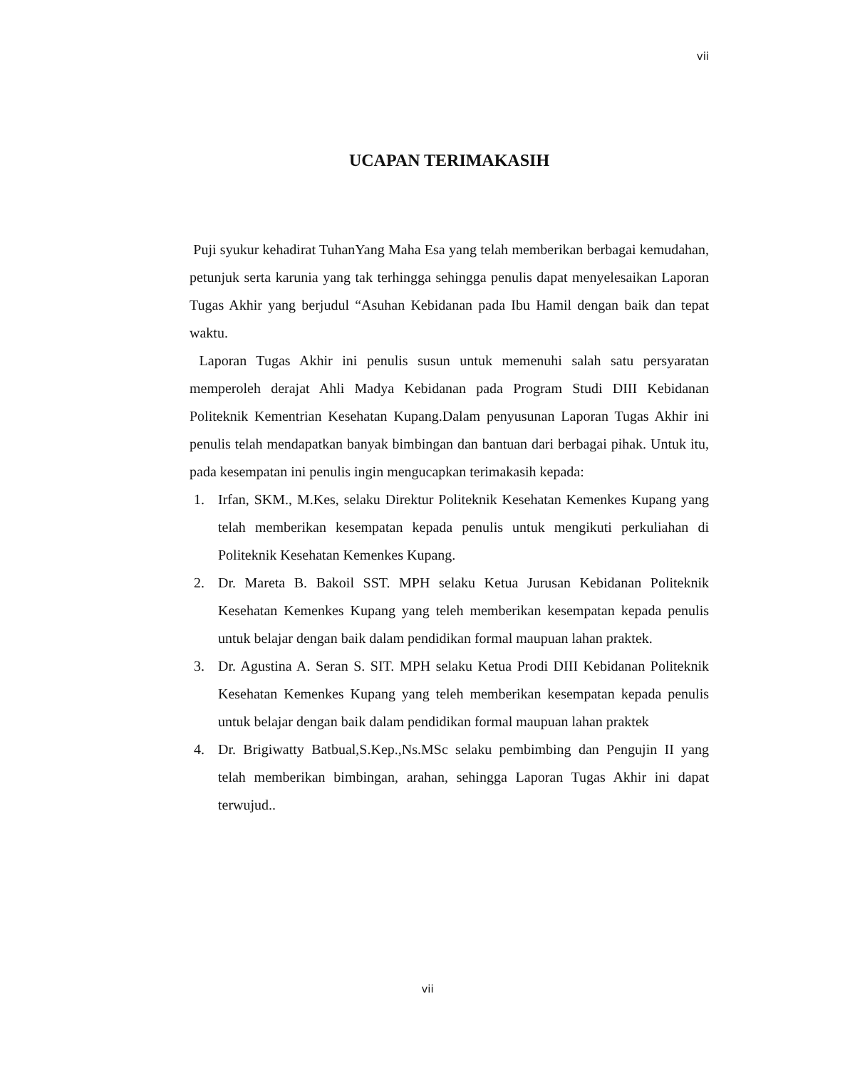vii
UCAPAN TERIMAKASIH
Puji syukur kehadirat TuhanYang Maha Esa yang telah memberikan berbagai kemudahan, petunjuk serta karunia yang tak terhingga sehingga penulis dapat menyelesaikan Laporan Tugas Akhir yang berjudul “Asuhan Kebidanan pada Ibu Hamil dengan baik dan tepat waktu.
Laporan Tugas Akhir ini penulis susun untuk memenuhi salah satu persyaratan memperoleh derajat Ahli Madya Kebidanan pada Program Studi DIII Kebidanan Politeknik Kementrian Kesehatan Kupang.Dalam penyusunan Laporan Tugas Akhir ini penulis telah mendapatkan banyak bimbingan dan bantuan dari berbagai pihak. Untuk itu, pada kesempatan ini penulis ingin mengucapkan terimakasih kepada:
1. Irfan, SKM., M.Kes, selaku Direktur Politeknik Kesehatan Kemenkes Kupang yang telah memberikan kesempatan kepada penulis untuk mengikuti perkuliahan di Politeknik Kesehatan Kemenkes Kupang.
2. Dr. Mareta B. Bakoil SST. MPH selaku Ketua Jurusan Kebidanan Politeknik Kesehatan Kemenkes Kupang yang teleh memberikan kesempatan kepada penulis untuk belajar dengan baik dalam pendidikan formal maupuan lahan praktek.
3. Dr. Agustina A. Seran S. SIT. MPH selaku Ketua Prodi DIII Kebidanan Politeknik Kesehatan Kemenkes Kupang yang teleh memberikan kesempatan kepada penulis untuk belajar dengan baik dalam pendidikan formal maupuan lahan praktek
4. Dr. Brigiwatty Batbual,S.Kep.,Ns.MSc selaku pembimbing dan Pengujin II yang telah memberikan bimbingan, arahan, sehingga Laporan Tugas Akhir ini dapat terwujud..
vii